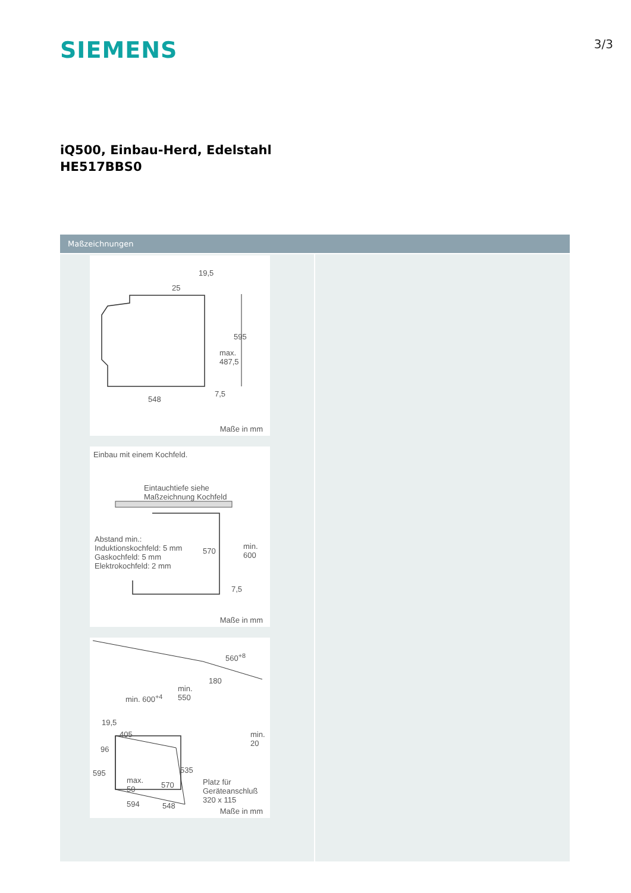SIEMENS
3/3
iQ500, Einbau-Herd, Edelstahl
HE517BBS0
Maßzeichnungen
19,5
25
595
max.
487,5
7,5
548
Maße in mm
Einbau mit einem Kochfeld.
Eintauchtiefe siehe
Maßzeichnung Kochfeld
Abstand min.:
Induktionskochfeld: 5 mm
Gaskochfeld: 5 mm
Elektrokochfeld: 2 mm
570
min. 600
7,5
Maße in mm
560<sup>+8</sup>
180
min.
550 min. 600<sup>+4</sup>
19,5
405 min.
20
96
535 595
max.
50 570 Platz für
Geräteanschluß
320 x 115 594 548
Maße in mm